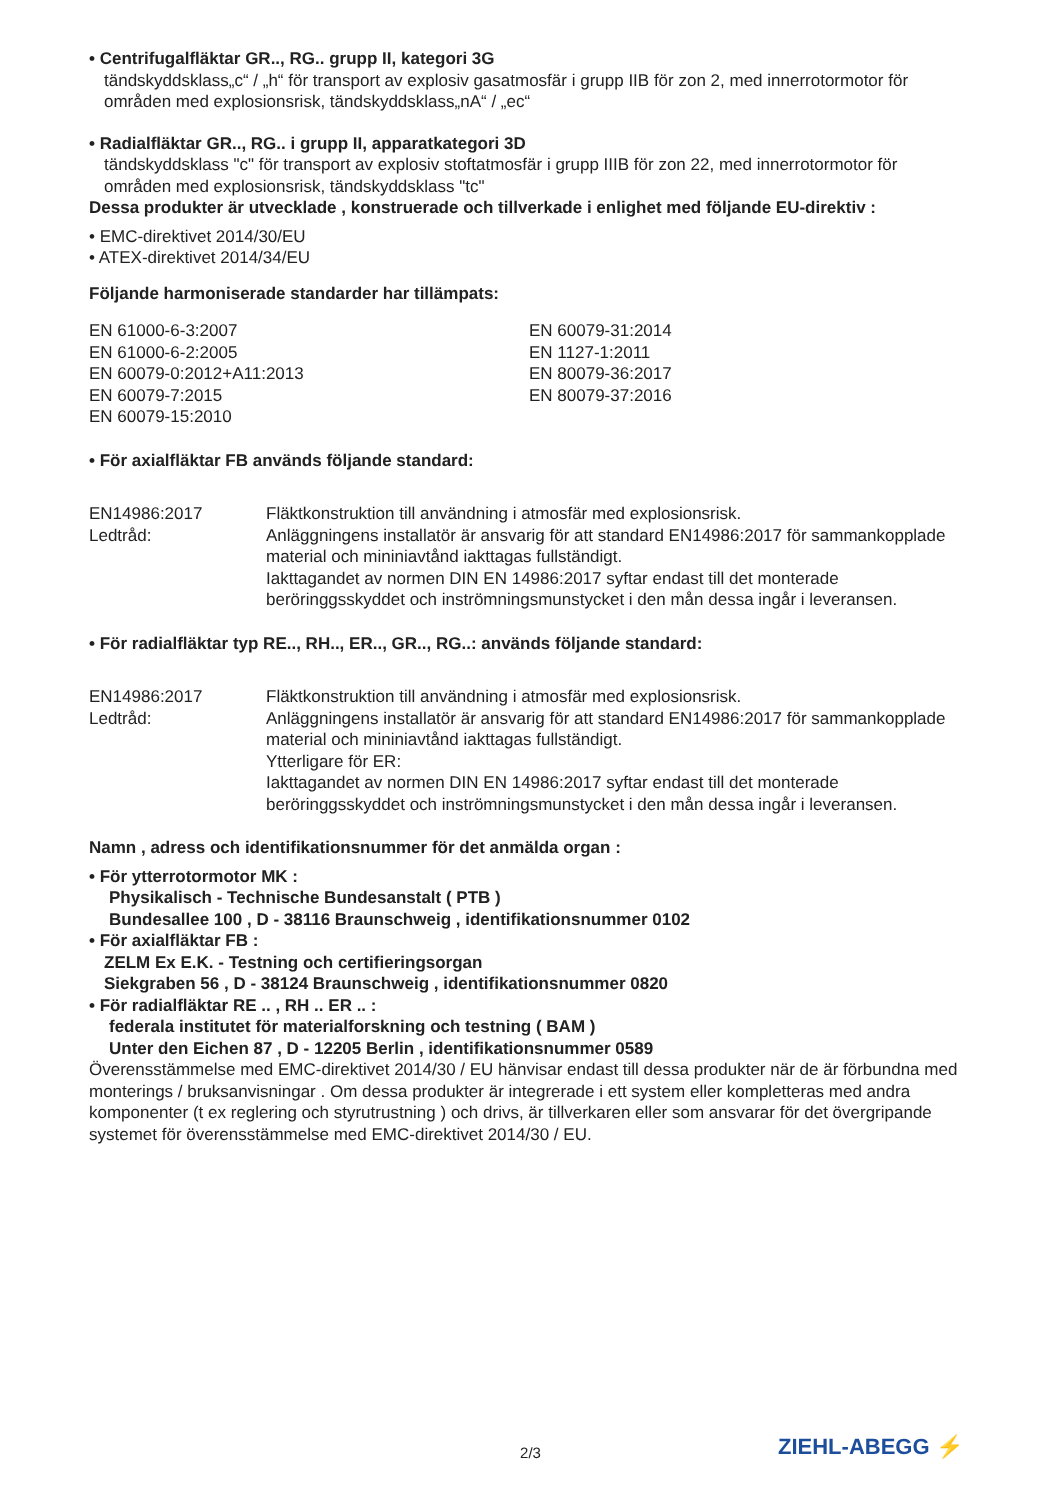• Centrifugalfläktar GR.., RG.. grupp II, kategori 3G
tändskyddsklass„c“ / „h“ för transport av explosiv gasatmosfär i grupp IIB för zon 2, med innerrotormotor för områden med explosionsrisk, tändskyddsklass„nA“ / „ec“
• Radialfläktar GR.., RG.. i grupp II, apparatkategori 3D
tändskyddsklass "c" för transport av explosiv stoftatmosfär i grupp IIIB för zon 22, med innerrotormotor för områden med explosionsrisk, tändskyddsklass "tc"
Dessa produkter är utvecklade , konstruerade och tillverkade i enlighet med följande EU-direktiv :
• EMC-direktivet 2014/30/EU
• ATEX-direktivet 2014/34/EU
Följande harmoniserade standarder har tillämpats:
EN 61000-6-3:2007
EN 61000-6-2:2005
EN 60079-0:2012+A11:2013
EN 60079-7:2015
EN 60079-15:2010
EN 60079-31:2014
EN 1127-1:2011
EN 80079-36:2017
EN 80079-37:2016
• För axialfläktar FB används följande standard:
EN14986:2017 Fläktkonstruktion till användning i atmosfär med explosionsrisk.
Ledtråd: Anläggningens installatör är ansvarig för att standard EN14986:2017 för sammankopplade material och mininiavtånd iakttagas fullständigt.
Iakttagandet av normen DIN EN 14986:2017 syftar endast till det monterade beröringgsskyddet och inströmningsmunstycket i den mån dessa ingår i leveransen.
• För radialfläktar typ RE.., RH.., ER.., GR.., RG..: används följande standard:
EN14986:2017 Fläktkonstruktion till användning i atmosfär med explosionsrisk.
Ledtråd: Anläggningens installatör är ansvarig för att standard EN14986:2017 för sammankopplade material och mininiavtånd iakttagas fullständigt.
Ytterligare för ER:
Iakttagandet av normen DIN EN 14986:2017 syftar endast till det monterade beröringgsskyddet och inströmningsmunstycket i den mån dessa ingår i leveransen.
Namn , adress och identifikationsnummer för det anmälda organ :
• För ytterrotormotor MK :
Physikalisch - Technische Bundesanstalt ( PTB )
Bundesallee 100 , D - 38116 Braunschweig , identifikationsnummer 0102
• För axialfläktar FB :
ZELM Ex E.K. - Testning och certifieringsorgan
Siekgraben 56 , D - 38124 Braunschweig , identifikationsnummer 0820
• För radialfläktar RE .. , RH .. ER .. :
federala institutet för materialforskning och testning ( BAM )
Unter den Eichen 87 , D - 12205 Berlin , identifikationsnummer 0589
Överensstämmelse med EMC-direktivet 2014/30 / EU hänvisar endast till dessa produkter när de är förbundna med monterings / bruksanvisningar . Om dessa produkter är integrerade i ett system eller kompletteras med andra komponenter (t ex reglering och styrutrustning ) och drivs, är tillverkaren eller som ansvarar för det övergripande systemet för överensstämmelse med EMC-direktivet 2014/30 / EU.
2/3 ZIEHL-ABEGG ⚡